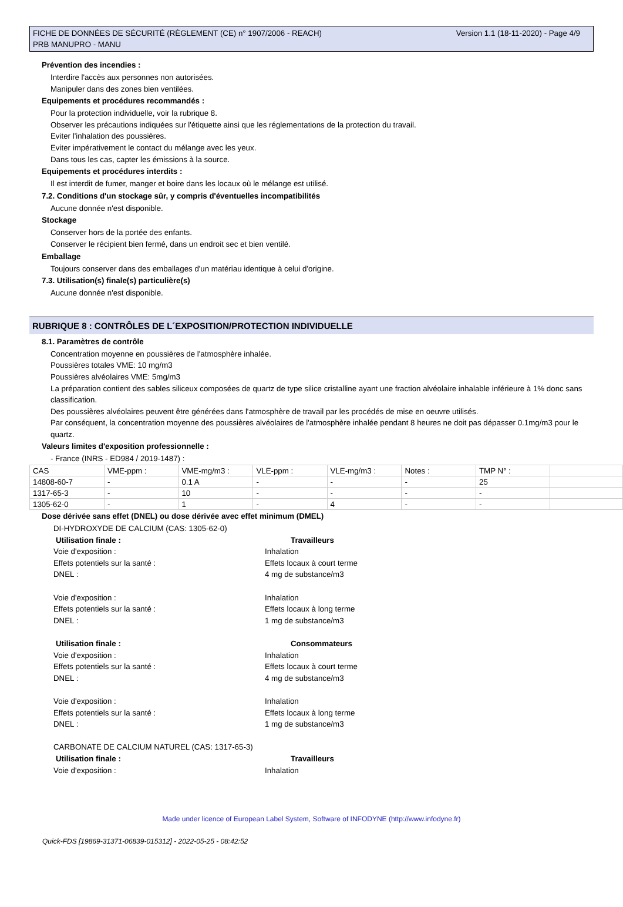FICHE DE DONNÉES DE SÉCURITÉ (RÈGLEMENT (CE) n° 1907/2006 - REACH)
PRB MANUPRO - MANU
Version 1.1 (18-11-2020) - Page 4/9
Prévention des incendies :
Interdire l'accès aux personnes non autorisées.
Manipuler dans des zones bien ventilées.
Equipements et procédures recommandés :
Pour la protection individuelle, voir la rubrique 8.
Observer les précautions indiquées sur l'étiquette ainsi que les réglementations de la protection du travail.
Eviter l'inhalation des poussières.
Eviter impérativement le contact du mélange avec les yeux.
Dans tous les cas, capter les émissions à la source.
Equipements et procédures interdits :
Il est interdit de fumer, manger et boire dans les locaux où le mélange est utilisé.
7.2. Conditions d'un stockage sûr, y compris d'éventuelles incompatibilités
Aucune donnée n'est disponible.
Stockage
Conserver hors de la portée des enfants.
Conserver le récipient bien fermé, dans un endroit sec et bien ventilé.
Emballage
Toujours conserver dans des emballages d'un matériau identique à celui d'origine.
7.3. Utilisation(s) finale(s) particulière(s)
Aucune donnée n'est disponible.
RUBRIQUE 8 : CONTRÔLES DE L´EXPOSITION/PROTECTION INDIVIDUELLE
8.1. Paramètres de contrôle
Concentration moyenne en poussières de l'atmosphère inhalée.
Poussières totales VME: 10 mg/m3
Poussières alvéolaires VME: 5mg/m3
La préparation contient des sables siliceux composées de quartz de type silice cristalline ayant une fraction alvéolaire inhalable inférieure à 1% donc sans classification.
Des poussières alvéolaires peuvent être générées dans l'atmosphère de travail par les procédés de mise en oeuvre utilisés.
Par conséquent, la concentration moyenne des poussières alvéolaires de l'atmosphère inhalée pendant 8 heures ne doit pas dépasser 0.1mg/m3 pour le quartz.
Valeurs limites d'exposition professionnelle :
- France (INRS - ED984 / 2019-1487) :
| CAS | VME-ppm : | VME-mg/m3 : | VLE-ppm : | VLE-mg/m3 : | Notes : | TMP N° : | |
| 14808-60-7 | - | 0.1 A | - | - | - | 25 | |
| 1317-65-3 | - | 10 | - | - | - | - | |
| 1305-62-0 | - | 1 | - | 4 | - | - | |
Dose dérivée sans effet (DNEL) ou dose dérivée avec effet minimum (DMEL)
DI-HYDROXYDE DE CALCIUM (CAS: 1305-62-0)
Utilisation finale : Travailleurs
Voie d'exposition : Inhalation
Effets potentiels sur la santé : Effets locaux à court terme
DNEL : 4 mg de substance/m3
Voie d'exposition : Inhalation
Effets potentiels sur la santé : Effets locaux à long terme
DNEL : 1 mg de substance/m3
Utilisation finale : Consommateurs
Voie d'exposition : Inhalation
Effets potentiels sur la santé : Effets locaux à court terme
DNEL : 4 mg de substance/m3
Voie d'exposition : Inhalation
Effets potentiels sur la santé : Effets locaux à long terme
DNEL : 1 mg de substance/m3
CARBONATE DE CALCIUM NATUREL (CAS: 1317-65-3)
Utilisation finale : Travailleurs
Voie d'exposition : Inhalation
Made under licence of European Label System, Software of INFODYNE (http://www.infodyne.fr)
Quick-FDS [19869-31371-06839-015312] - 2022-05-25 - 08:42:52